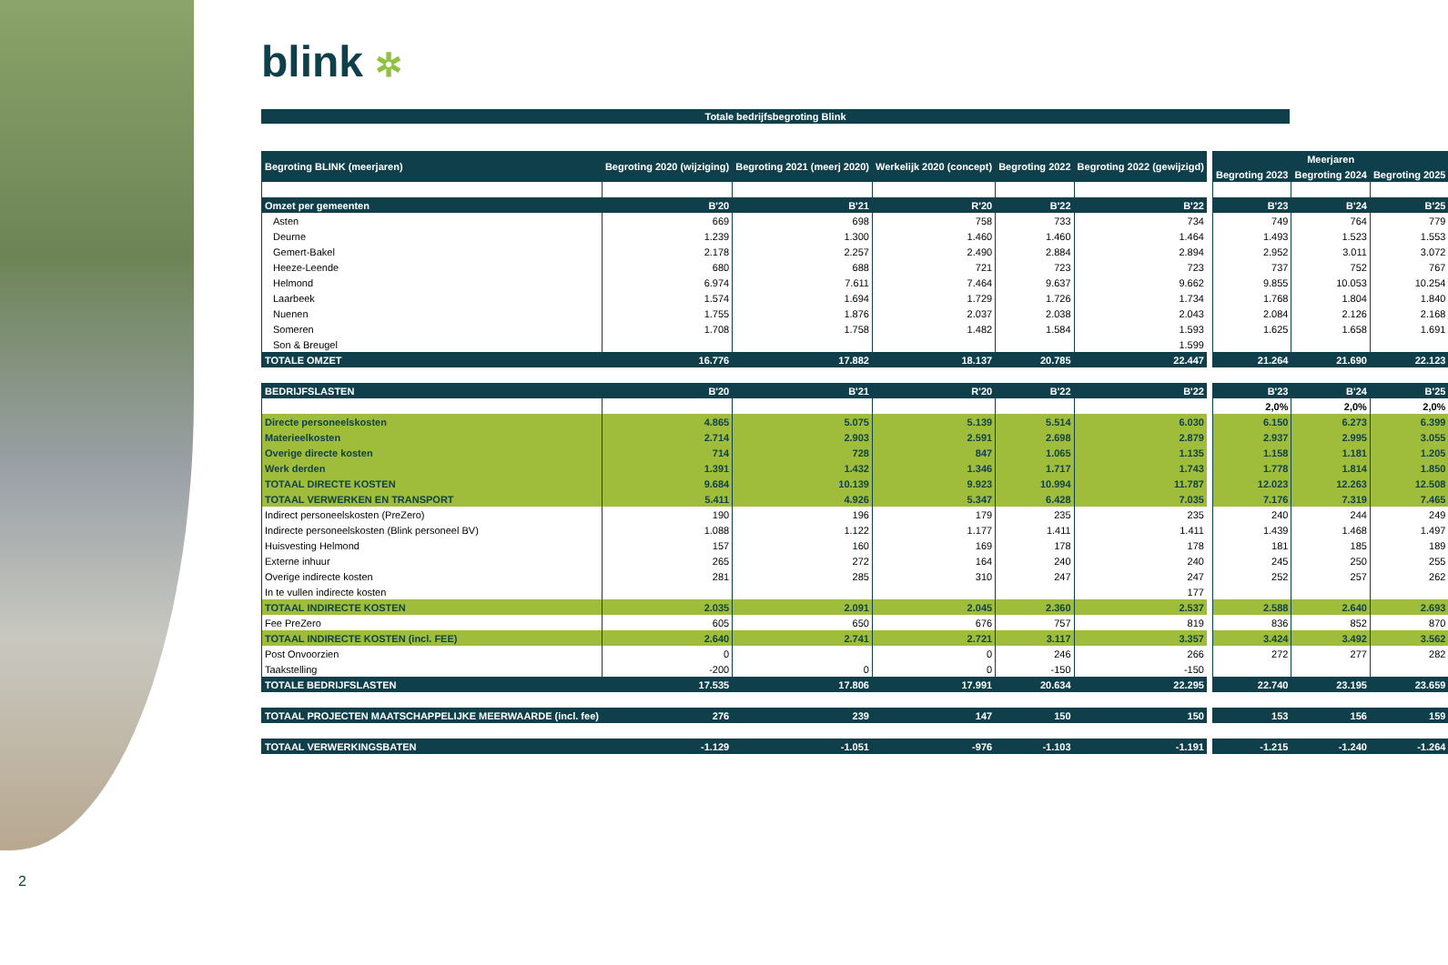blink ✲
Totale bedrijfsbegroting Blink
| Begroting BLINK (meerjaren) | Begroting 2020 (wijziging) | Begroting 2021 (meerj 2020) | Werkelijk 2020 (concept) | Begroting 2022 | Begroting 2022 (gewijzigd) | | Meerjaren | | |
| | | | | | | | Begroting 2023 | Begroting 2024 | Begroting 2025 |
| Omzet per gemeenten | B'20 | B'21 | R'20 | B'22 | B'22 | | B'23 | B'24 | B'25 |
| Asten | 669 | 698 | 758 | 733 | 734 | | 749 | 764 | 779 |
| Deurne | 1.239 | 1.300 | 1.460 | 1.460 | 1.464 | | 1.493 | 1.523 | 1.553 |
| Gemert-Bakel | 2.178 | 2.257 | 2.490 | 2.884 | 2.894 | | 2.952 | 3.011 | 3.072 |
| Heeze-Leende | 680 | 688 | 721 | 723 | 723 | | 737 | 752 | 767 |
| Helmond | 6.974 | 7.611 | 7.464 | 9.637 | 9.662 | | 9.855 | 10.053 | 10.254 |
| Laarbeek | 1.574 | 1.694 | 1.729 | 1.726 | 1.734 | | 1.768 | 1.804 | 1.840 |
| Nuenen | 1.755 | 1.876 | 2.037 | 2.038 | 2.043 | | 2.084 | 2.126 | 2.168 |
| Someren | 1.708 | 1.758 | 1.482 | 1.584 | 1.593 | | 1.625 | 1.658 | 1.691 |
| Son & Breugel | | | | | 1.599 | | | | |
| TOTALE OMZET | 16.776 | 17.882 | 18.137 | 20.785 | 22.447 | | 21.264 | 21.690 | 22.123 |
| BEDRIJFSLASTEN | B'20 | B'21 | R'20 | B'22 | B'22 | | B'23 | B'24 | B'25 |
| | | | | | | | 2,0% | 2,0% | 2,0% |
| Directe personeelskosten | 4.865 | 5.075 | 5.139 | 5.514 | 6.030 | | 6.150 | 6.273 | 6.399 |
| Materieelkosten | 2.714 | 2.903 | 2.591 | 2.698 | 2.879 | | 2.937 | 2.995 | 3.055 |
| Overige directe kosten | 714 | 728 | 847 | 1.065 | 1.135 | | 1.158 | 1.181 | 1.205 |
| Werk derden | 1.391 | 1.432 | 1.346 | 1.717 | 1.743 | | 1.778 | 1.814 | 1.850 |
| TOTAAL DIRECTE KOSTEN | 9.684 | 10.139 | 9.923 | 10.994 | 11.787 | | 12.023 | 12.263 | 12.508 |
| TOTAAL VERWERKEN EN TRANSPORT | 5.411 | 4.926 | 5.347 | 6.428 | 7.035 | | 7.176 | 7.319 | 7.465 |
| Indirect personeelskosten (PreZero) | 190 | 196 | 179 | 235 | 235 | | 240 | 244 | 249 |
| Indirecte personeelskosten (Blink personeel BV) | 1.088 | 1.122 | 1.177 | 1.411 | 1.411 | | 1.439 | 1.468 | 1.497 |
| Huisvesting Helmond | 157 | 160 | 169 | 178 | 178 | | 181 | 185 | 189 |
| Externe inhuur | 265 | 272 | 164 | 240 | 240 | | 245 | 250 | 255 |
| Overige indirecte kosten | 281 | 285 | 310 | 247 | 247 | | 252 | 257 | 262 |
| In te vullen indirecte kosten | | | | | 177 | | | | |
| TOTAAL INDIRECTE KOSTEN | 2.035 | 2.091 | 2.045 | 2.360 | 2.537 | | 2.588 | 2.640 | 2.693 |
| Fee PreZero | 605 | 650 | 676 | 757 | 819 | | 836 | 852 | 870 |
| TOTAAL INDIRECTE KOSTEN (incl. FEE) | 2.640 | 2.741 | 2.721 | 3.117 | 3.357 | | 3.424 | 3.492 | 3.562 |
| Post Onvoorzien | 0 | | 0 | 246 | 266 | | 272 | 277 | 282 |
| Taakstelling | -200 | 0 | 0 | -150 | -150 | | | | |
| TOTALE BEDRIJFSLASTEN | 17.535 | 17.806 | 17.991 | 20.634 | 22.295 | | 22.740 | 23.195 | 23.659 |
| TOTAAL PROJECTEN MAATSCHAPPELIJKE MEERWAARDE (incl. fee) | 276 | 239 | 147 | 150 | 150 | | 153 | 156 | 159 |
| TOTAAL VERWERKINGSBATEN | -1.129 | -1.051 | -976 | -1.103 | -1.191 | | -1.215 | -1.240 | -1.264 |
2